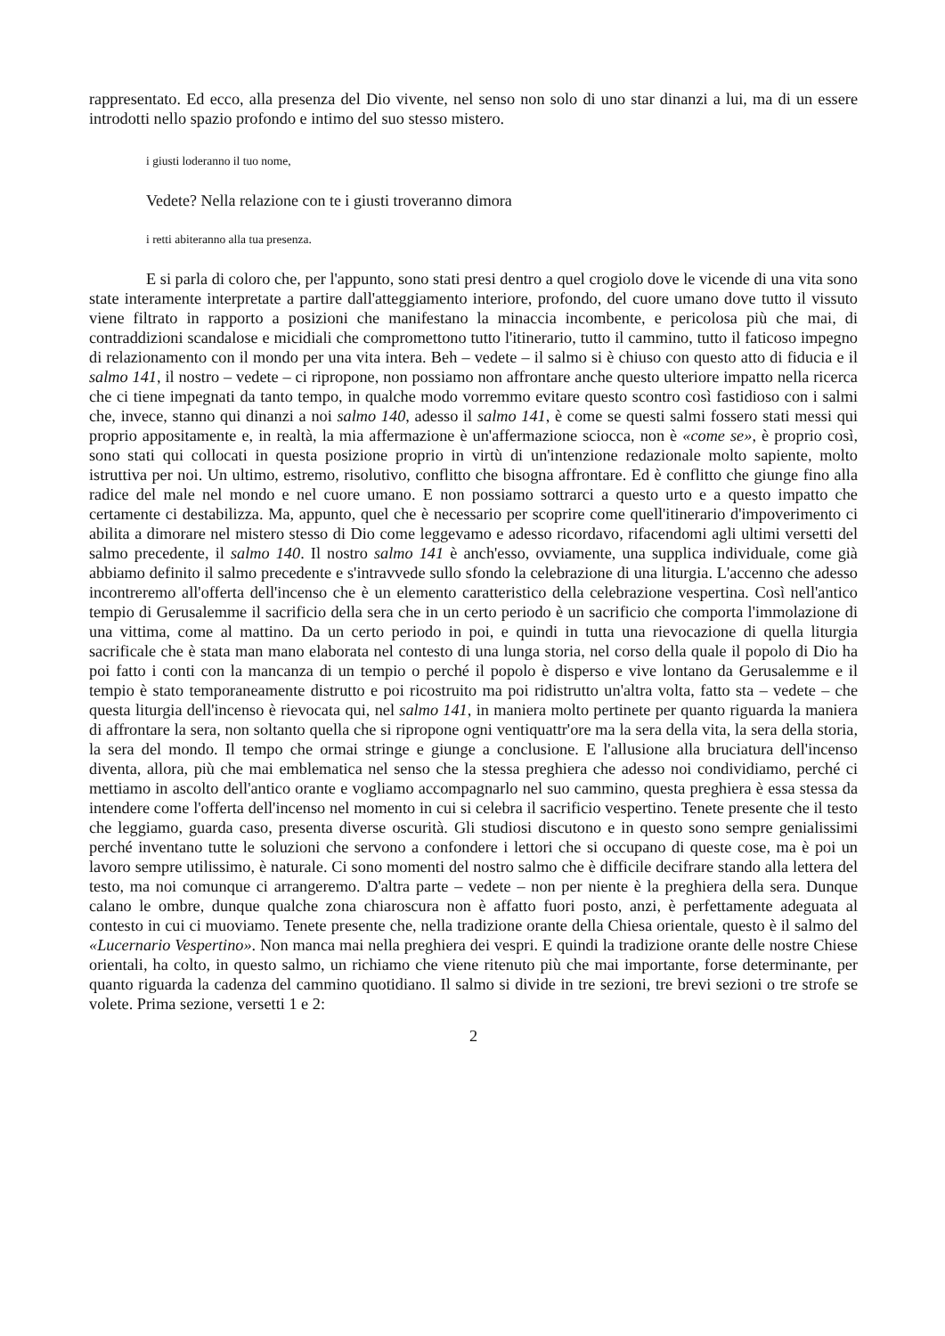rappresentato. Ed ecco, alla presenza del Dio vivente, nel senso non solo di uno star dinanzi a lui, ma di un essere introdotti nello spazio profondo e intimo del suo stesso mistero.
i giusti loderanno il tuo nome,
Vedete? Nella relazione con te i giusti troveranno dimora
i retti abiteranno alla tua presenza.
E si parla di coloro che, per l'appunto, sono stati presi dentro a quel crogiolo dove le vicende di una vita sono state interamente interpretate a partire dall'atteggiamento interiore, profondo, del cuore umano dove tutto il vissuto viene filtrato in rapporto a posizioni che manifestano la minaccia incombente, e pericolosa più che mai, di contraddizioni scandalose e micidiali che compromettono tutto l'itinerario, tutto il cammino, tutto il faticoso impegno di relazionamento con il mondo per una vita intera. Beh – vedete – il salmo si è chiuso con questo atto di fiducia e il salmo 141, il nostro – vedete – ci ripropone, non possiamo non affrontare anche questo ulteriore impatto nella ricerca che ci tiene impegnati da tanto tempo, in qualche modo vorremmo evitare questo scontro così fastidioso con i salmi che, invece, stanno qui dinanzi a noi salmo 140, adesso il salmo 141, è come se questi salmi fossero stati messi qui proprio appositamente e, in realtà, la mia affermazione è un'affermazione sciocca, non è «come se», è proprio così, sono stati qui collocati in questa posizione proprio in virtù di un'intenzione redazionale molto sapiente, molto istruttiva per noi. Un ultimo, estremo, risolutivo, conflitto che bisogna affrontare. Ed è conflitto che giunge fino alla radice del male nel mondo e nel cuore umano. E non possiamo sottrarci a questo urto e a questo impatto che certamente ci destabilizza. Ma, appunto, quel che è necessario per scoprire come quell'itinerario d'impoverimento ci abilita a dimorare nel mistero stesso di Dio come leggevamo e adesso ricordavo, rifacendomi agli ultimi versetti del salmo precedente, il salmo 140. Il nostro salmo 141 è anch'esso, ovviamente, una supplica individuale, come già abbiamo definito il salmo precedente e s'intravvede sullo sfondo la celebrazione di una liturgia. L'accenno che adesso incontreremo all'offerta dell'incenso che è un elemento caratteristico della celebrazione vespertina. Così nell'antico tempio di Gerusalemme il sacrificio della sera che in un certo periodo è un sacrificio che comporta l'immolazione di una vittima, come al mattino. Da un certo periodo in poi, e quindi in tutta una rievocazione di quella liturgia sacrificale che è stata man mano elaborata nel contesto di una lunga storia, nel corso della quale il popolo di Dio ha poi fatto i conti con la mancanza di un tempio o perché il popolo è disperso e vive lontano da Gerusalemme e il tempio è stato temporaneamente distrutto e poi ricostruito ma poi ridistrutto un'altra volta, fatto sta – vedete – che questa liturgia dell'incenso è rievocata qui, nel salmo 141, in maniera molto pertinete per quanto riguarda la maniera di affrontare la sera, non soltanto quella che si ripropone ogni ventiquattr'ore ma la sera della vita, la sera della storia, la sera del mondo. Il tempo che ormai stringe e giunge a conclusione. E l'allusione alla bruciatura dell'incenso diventa, allora, più che mai emblematica nel senso che la stessa preghiera che adesso noi condividiamo, perché ci mettiamo in ascolto dell'antico orante e vogliamo accompagnarlo nel suo cammino, questa preghiera è essa stessa da intendere come l'offerta dell'incenso nel momento in cui si celebra il sacrificio vespertino. Tenete presente che il testo che leggiamo, guarda caso, presenta diverse oscurità. Gli studiosi discutono e in questo sono sempre genialissimi perché inventano tutte le soluzioni che servono a confondere i lettori che si occupano di queste cose, ma è poi un lavoro sempre utilissimo, è naturale. Ci sono momenti del nostro salmo che è difficile decifrare stando alla lettera del testo, ma noi comunque ci arrangeremo. D'altra parte – vedete – non per niente è la preghiera della sera. Dunque calano le ombre, dunque qualche zona chiaroscura non è affatto fuori posto, anzi, è perfettamente adeguata al contesto in cui ci muoviamo. Tenete presente che, nella tradizione orante della Chiesa orientale, questo è il salmo del «Lucernario Vespertino». Non manca mai nella preghiera dei vespri. E quindi la tradizione orante delle nostre Chiese orientali, ha colto, in questo salmo, un richiamo che viene ritenuto più che mai importante, forse determinante, per quanto riguarda la cadenza del cammino quotidiano. Il salmo si divide in tre sezioni, tre brevi sezioni o tre strofe se volete. Prima sezione, versetti 1 e 2:
2